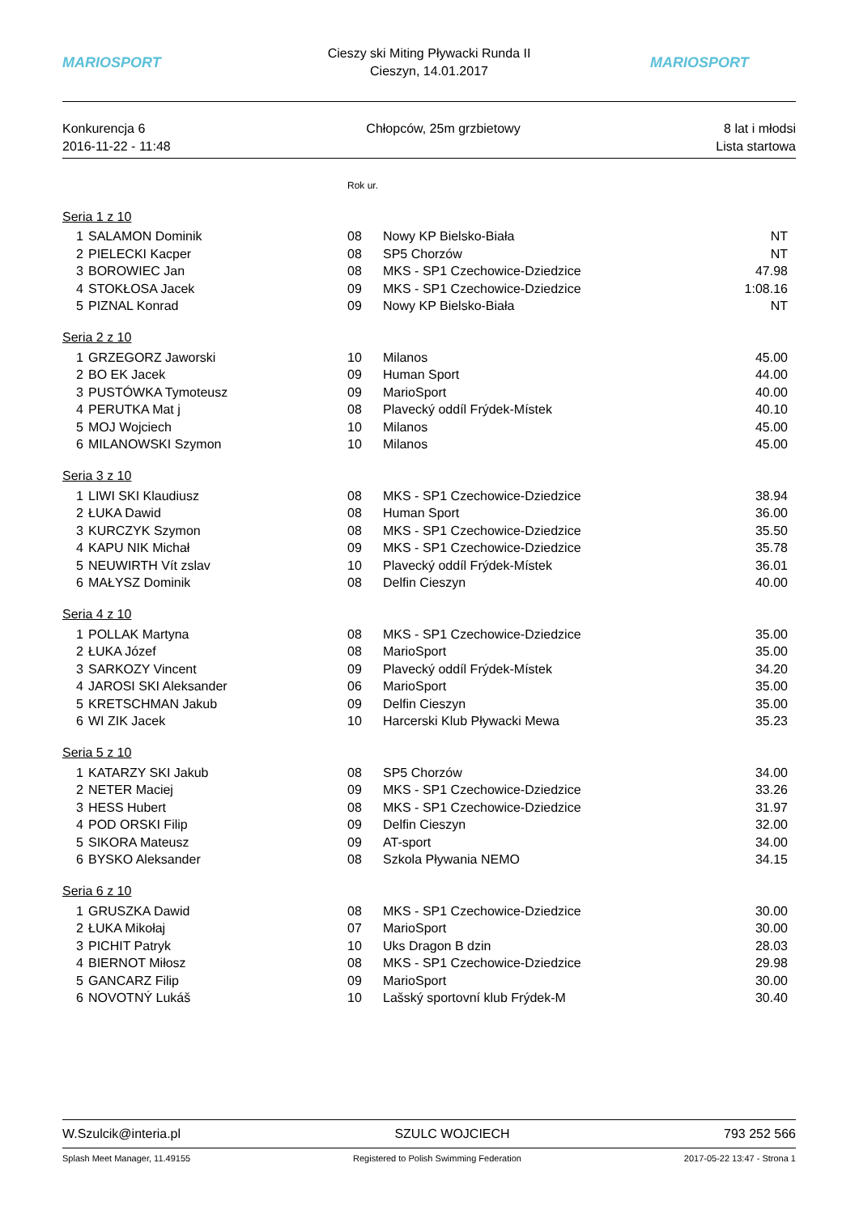MARIOSPORT
Cieszy ski Miting Pływacki Runda II
Cieszyn, 14.01.2017
MARIOSPORT
Konkurencja 6
2016-11-22 - 11:48
Chłopców, 25m grzbietowy 8 lat i młodsi
Lista startowa
| | | Rok ur. | | |
| Seria 1 z 10 | | | | |
| 1 | SALAMON Dominik | 08 | Nowy KP Bielsko-Biała | NT |
| 2 | PIELECKI Kacper | 08 | SP5 Chorzów | NT |
| 3 | BOROWIEC Jan | 08 | MKS - SP1 Czechowice-Dziedzice | 47.98 |
| 4 | STOKŁOSA Jacek | 09 | MKS - SP1 Czechowice-Dziedzice | 1:08.16 |
| 5 | PIZNAL Konrad | 09 | Nowy KP Bielsko-Biała | NT |
| Seria 2 z 10 | | | | |
| 1 | GRZEGORZ Jaworski | 10 | Milanos | 45.00 |
| 2 | BO EK Jacek | 09 | Human Sport | 44.00 |
| 3 | PUSTÓWKA Tymoteusz | 09 | MarioSport | 40.00 |
| 4 | PERUTKA Mat j | 08 | Plavecký oddíl Frýdek-Místek | 40.10 |
| 5 | MOJ Wojciech | 10 | Milanos | 45.00 |
| 6 | MILANOWSKI Szymon | 10 | Milanos | 45.00 |
| Seria 3 z 10 | | | | |
| 1 | LIWI SKI Klaudiusz | 08 | MKS - SP1 Czechowice-Dziedzice | 38.94 |
| 2 | ŁUKA Dawid | 08 | Human Sport | 36.00 |
| 3 | KURCZYK Szymon | 08 | MKS - SP1 Czechowice-Dziedzice | 35.50 |
| 4 | KAPU NIK Michał | 09 | MKS - SP1 Czechowice-Dziedzice | 35.78 |
| 5 | NEUWIRTH Vít zslav | 10 | Plavecký oddíl Frýdek-Místek | 36.01 |
| 6 | MAŁYSZ Dominik | 08 | Delfin Cieszyn | 40.00 |
| Seria 4 z 10 | | | | |
| 1 | POLLAK Martyna | 08 | MKS - SP1 Czechowice-Dziedzice | 35.00 |
| 2 | ŁUKA Józef | 08 | MarioSport | 35.00 |
| 3 | SARKOZY Vincent | 09 | Plavecký oddíl Frýdek-Místek | 34.20 |
| 4 | JAROSI SKI Aleksander | 06 | MarioSport | 35.00 |
| 5 | KRETSCHMAN Jakub | 09 | Delfin Cieszyn | 35.00 |
| 6 | WI ZIK Jacek | 10 | Harcerski Klub Pływacki Mewa | 35.23 |
| Seria 5 z 10 | | | | |
| 1 | KATARZY SKI Jakub | 08 | SP5 Chorzów | 34.00 |
| 2 | NETER Maciej | 09 | MKS - SP1 Czechowice-Dziedzice | 33.26 |
| 3 | HESS Hubert | 08 | MKS - SP1 Czechowice-Dziedzice | 31.97 |
| 4 | POD ORSKI Filip | 09 | Delfin Cieszyn | 32.00 |
| 5 | SIKORA Mateusz | 09 | AT-sport | 34.00 |
| 6 | BYSKO Aleksander | 08 | Szkola Pływania NEMO | 34.15 |
| Seria 6 z 10 | | | | |
| 1 | GRUSZKA Dawid | 08 | MKS - SP1 Czechowice-Dziedzice | 30.00 |
| 2 | ŁUKA Mikołaj | 07 | MarioSport | 30.00 |
| 3 | PICHIT Patryk | 10 | Uks Dragon B dzin | 28.03 |
| 4 | BIERNOT Miłosz | 08 | MKS - SP1 Czechowice-Dziedzice | 29.98 |
| 5 | GANCARZ Filip | 09 | MarioSport | 30.00 |
| 6 | NOVOTNÝ Lukáš | 10 | Lašský sportovní klub Frýdek-M | 30.40 |
W.Szulcik@interia.pl SZULC WOJCIECH 793 252 566
Splash Meet Manager, 11.49155 Registered to Polish Swimming Federation
2017-05-22 13:47 - Strona 1